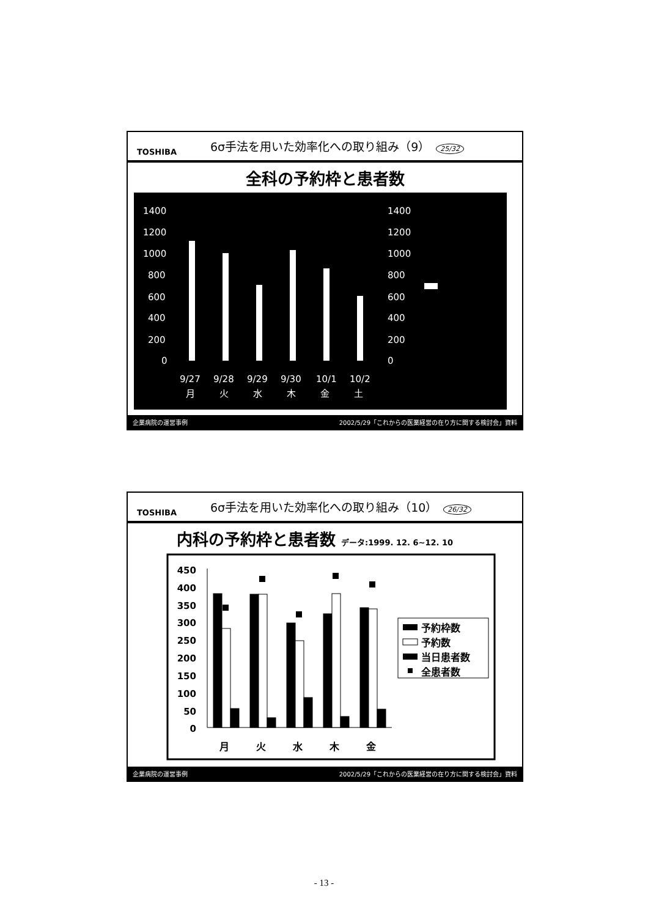TOSHIBA
6σ手法を用いた効率化への取り組み（9） 25/32
全科の予約枠と患者数
1400
1200
1000
800
600
400
200
0
1400
1200
1000
800
600
400
200
0
9/27
9/28
9/29
9/30
10/1
10/2
月
火
水
木
金
土
企業病院の運営事例 2002/5/29「これからの医業経営の在り方に関する検討会」資料
TOSHIBA
6σ手法を用いた効率化への取り組み（10） 26/32
内科の予約枠と患者数 データ:1999. 12. 6~12. 10
450
400
350
300
250
200
150
100
50
0
月
火
水
木
金
予約枠数
予約数
当日患者数
全患者数
企業病院の運営事例 2002/5/29「これからの医業経営の在り方に関する検討会」資料
- 13 -